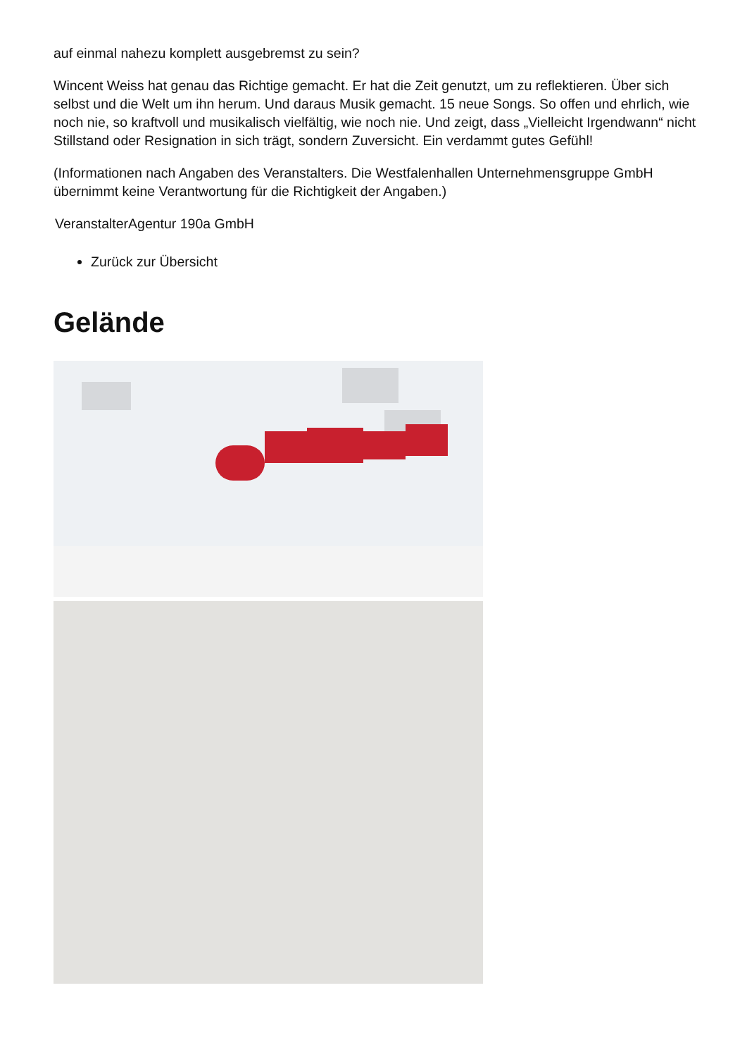auf einmal nahezu komplett ausgebremst zu sein?
Wincent Weiss hat genau das Richtige gemacht. Er hat die Zeit genutzt, um zu reflektieren. Über sich selbst und die Welt um ihn herum. Und daraus Musik gemacht. 15 neue Songs. So offen und ehrlich, wie noch nie, so kraftvoll und musikalisch vielfältig, wie noch nie. Und zeigt, dass „Vielleicht Irgendwann“ nicht Stillstand oder Resignation in sich trägt, sondern Zuversicht. Ein verdammt gutes Gefühl!
(Informationen nach Angaben des Veranstalters. Die Westfalenhallen Unternehmensgruppe GmbH übernimmt keine Verantwortung für die Richtigkeit der Angaben.)
VeranstalterAgentur 190a GmbH
Zurück zur Übersicht
Gelände